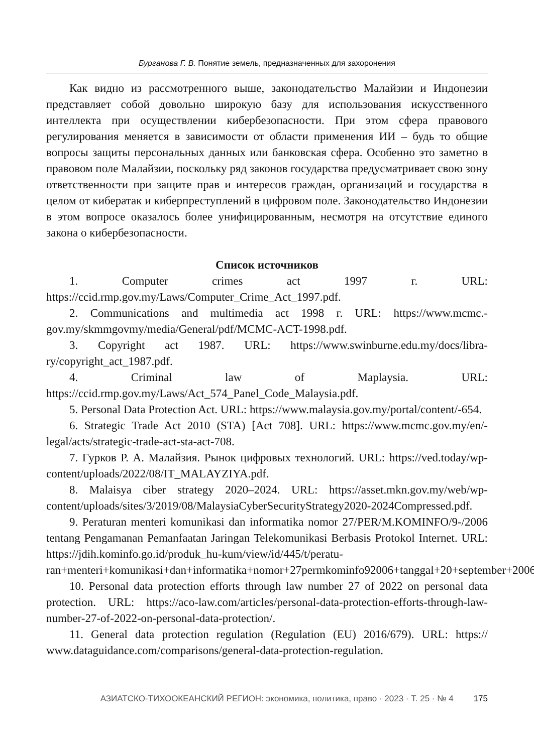Бурганова Г. В. Понятие земель, предназначенных для захоронения
Как видно из рассмотренного выше, законодательство Малайзии и Индонезии представляет собой довольно широкую базу для использования искусственного интеллекта при осуществлении кибербезопасности. При этом сфера правового регулирования меняется в зависимости от области применения ИИ – будь то общие вопросы защиты персональных данных или банковская сфера. Особенно это заметно в правовом поле Малайзии, поскольку ряд законов государства предусматривает свою зону ответственности при защите прав и интересов граждан, организаций и государства в целом от кибератак и киберпреступлений в цифровом поле. Законодательство Индонезии в этом вопросе оказалось более унифицированным, несмотря на отсутствие единого закона о кибербезопасности.
Список источников
1. Computer crimes act 1997 г. URL: https://ccid.rmp.gov.my/Laws/Computer_Crime_Act_1997.pdf.
2. Communications and multimedia act 1998 г. URL: https://www.mcmc.-gov.my/skmmgovmy/media/General/pdf/MCMC-ACT-1998.pdf.
3. Copyright act 1987. URL: https://www.swinburne.edu.my/docs/libra-ry/copyright_act_1987.pdf.
4. Criminal law of Maplaysia. URL: https://ccid.rmp.gov.my/Laws/Act_574_Panel_Code_Malaysia.pdf.
5. Personal Data Protection Act. URL: https://www.malaysia.gov.my/portal/content/-654.
6. Strategic Trade Act 2010 (STA) [Act 708]. URL: https://www.mcmc.gov.my/en/-legal/acts/strategic-trade-act-sta-act-708.
7. Гурков Р. А. Малайзия. Рынок цифровых технологий. URL: https://ved.today/wp-content/uploads/2022/08/IT_MALAYZIYA.pdf.
8. Malaisya ciber strategy 2020–2024. URL: https://asset.mkn.gov.my/web/wp-content/uploads/sites/3/2019/08/MalaysiaCyberSecurityStrategy2020-2024Compressed.pdf.
9. Peraturan menteri komunikasi dan informatika nomor 27/PER/M.KOMINFO/9-/2006 tentang Pengamanan Pemanfaatan Jaringan Telekomunikasi Berbasis Protokol Internet. URL: https://jdih.kominfo.go.id/produk_hu-kum/view/id/445/t/peratu-ran+menteri+komunikasi+dan+informatika+nomor+27permkominfo92006+tanggal+20+september+2006.
10. Personal data protection efforts through law number 27 of 2022 on personal data protection. URL: https://aco-law.com/articles/personal-data-protection-efforts-through-law-number-27-of-2022-on-personal-data-protection/.
11. General data protection regulation (Regulation (EU) 2016/679). URL: https:// www.dataguidance.com/comparisons/general-data-protection-regulation.
АЗИАТСКО-ТИХООКЕАНСКИЙ РЕГИОН: экономика, политика, право · 2023 · Т. 25 · № 4 175